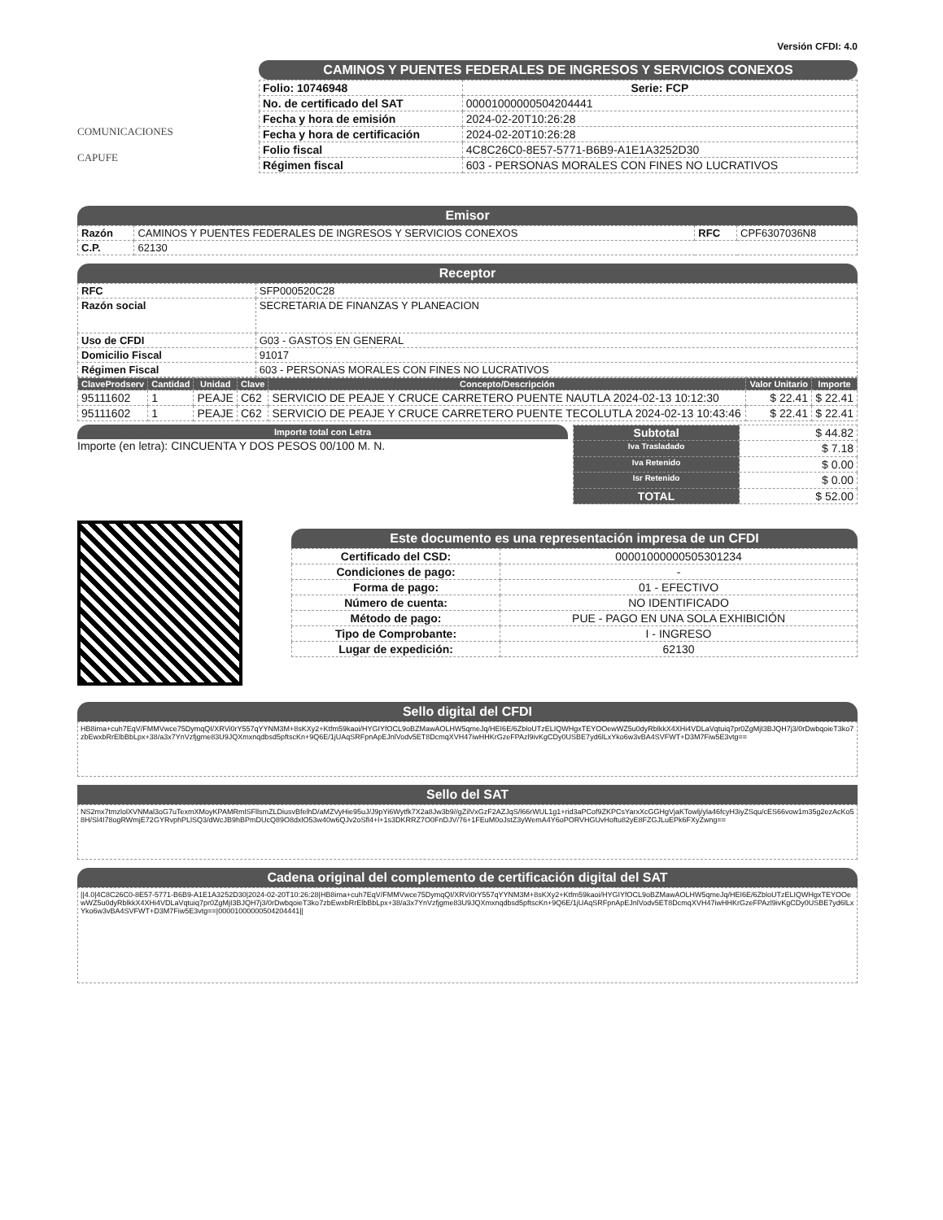Versión CFDI: 4.0
COMUNICACIONES
CAPUFE
CAMINOS Y PUENTES FEDERALES DE INGRESOS Y SERVICIOS CONEXOS
| Folio: 10746948 | Serie: FCP |
| No. de certificado del SAT | 00001000000504204441 |
| Fecha y hora de emisión | 2024-02-20T10:26:28 |
| Fecha y hora de certificación | 2024-02-20T10:26:28 |
| Folio fiscal | 4C8C26C0-8E57-5771-B6B9-A1E1A3252D30 |
| Régimen fiscal | 603 - PERSONAS MORALES CON FINES NO LUCRATIVOS |
Emisor
| Razón | CAMINOS Y PUENTES FEDERALES DE INGRESOS Y SERVICIOS CONEXOS | RFC | CPF6307036N8 |
| C.P. | 62130 | | |
Receptor
| RFC | SFP000520C28 |
| Razón social | SECRETARIA DE FINANZAS Y PLANEACION |
| Uso de CFDI | G03 - GASTOS EN GENERAL |
| Domicilio Fiscal | 91017 |
| Régimen Fiscal | 603 - PERSONAS MORALES CON FINES NO LUCRATIVOS |
| ClaveProdserv | Cantidad | Unidad | Clave | Concepto/Descripción | Valor Unitario | Importe |
| --- | --- | --- | --- | --- | --- | --- |
| 95111602 | 1 | PEAJE | C62 | SERVICIO DE PEAJE Y CRUCE CARRETERO PUENTE NAUTLA 2024-02-13 10:12:30 | $ 22.41 | $ 22.41 |
| 95111602 | 1 | PEAJE | C62 | SERVICIO DE PEAJE Y CRUCE CARRETERO PUENTE TECOLUTLA 2024-02-13 10:43:46 | $ 22.41 | $ 22.41 |
Importe total con Letra
Importe (en letra): CINCUENTA Y DOS PESOS 00/100 M. N.
| Subtotal | $ 44.82 |
| Iva Trasladado | $ 7.18 |
| Iva Retenido | $ 0.00 |
| Isr Retenido | $ 0.00 |
| TOTAL | $ 52.00 |
Este documento es una representación impresa de un CFDI
| Certificado del CSD: | 00001000000505301234 |
| Condiciones de pago: | - |
| Forma de pago: | 01 - EFECTIVO |
| Número de cuenta: | NO IDENTIFICADO |
| Método de pago: | PUE - PAGO EN UNA SOLA EXHIBICIÓN |
| Tipo de Comprobante: | I - INGRESO |
| Lugar de expedición: | 62130 |
Sello digital del CFDI
HB8ima+cuh7EqV/FMMVwce75DymqQI/XRVi0rY557qYYNM3M+8sKXy2+Ktfm59kaoi/HYGIYfOCL9oBZMawAOLHW5qmeJq/HEI6E/6ZbloUTzELIQWHgxTEYOOewWZ5u0dyRblkkX4XHi4VDLaVqtuiq7pr0ZgMjI3BJQH7j3/0rDwbqoieT3ko7zbEwxbRrElbBbLpx+38/a3x7YnVzfjgme83U9JQXmxnqdbsd5pftscKn+9Q6E/1jUAqSRFpnApEJnlVodv5ET8DcmqXVH47iwHHKrGzeFPAzl9ivKgCDy0USBE7yd6lLxYko6w3vBA4SVFWT+D3M7Fiw5E3vtg==
Sello del SAT
NS2mx7tmzlolXVNMal3oG7uTexmXMoyKPAMRmlSFllsmZLDiusvBfelhD/aMZVyHie95uJ/J9pYi6Wytfk7X2a8Jw3b9//gZilVxGzF2AZJqS/l66rWUL1g1+rid3aPCof9ZKPCsYarxXcGGHgVjaKTowlj/yla46fcyH3iyZSqu/cES66vow1m35g2ezAcKo58H/Sl4I78ogRWmjE72GYRvphPLlSQ3/dWcJB9hBPmDUcQ89O8dxlO53w40w6QJv2oSfl4+l+1s3DKRRZ7O0FnDJV/76+1FEuM0oJstZ3yWemA4Y6oPORVHGUvHoftu82yE8FZGJLuEPk6FXyZwng==
Cadena original del complemento de certificación digital del SAT
||4.0|4C8C26C0-8E57-5771-B6B9-A1E1A3252D30|2024-02-20T10:26:28|HB8ima+cuh7EqV/FMMVwce75DymqQI/XRVi0rY557qYYNM3M+8sKXy2+Ktfm59kaoi/HYGIYfOCL9oBZMawAOLHW5qmeJq/HEI6E/6ZbloUTzELIQWHgxTEYOOewWZ5u0dyRblkkX4XHi4VDLaVqtuiq7pr0ZgMjI3BJQH7j3/0rDwbqoieT3ko7zbEwxbRrElbBbLpx+38/a3x7YnVzfjgme83U9JQXmxnqdbsd5pftscKn+9Q6E/1jUAqSRFpnApEJnlVodv5ET8DcmqXVH47iwHHKrGzeFPAzl9ivKgCDy0USBE7yd6lLxYko6w3vBA4SVFWT+D3M7Fiw5E3vtg==|00001000000504204441||